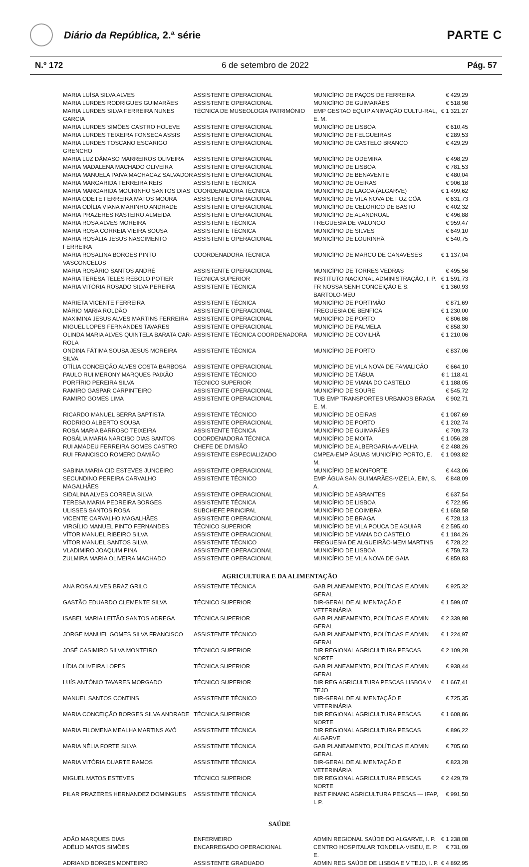Diário da República, 2.ª série
PARTE C
N.º 172 6 de setembro de 2022 Pág. 57
| MARIA LUÍSA SILVA ALVES | ASSISTENTE OPERACIONAL | MUNICÍPIO DE PAÇOS DE FERREIRA | € 429,29 |
| MARIA LURDES RODRIGUES GUIMARÃES | ASSISTENTE OPERACIONAL | MUNICÍPIO DE GUIMARÃES | € 518,98 |
| MARIA LURDES SILVA FERREIRA NUNES GARCIA | TÉCNICA DE MUSEOLOGIA PATRIMÓNIO | EMP GESTAO EQUIP ANIMAÇÃO CULTU-RAL, E. M. | € 1 321,27 |
| MARIA LURDES SIMÕES CASTRO HOLEVE | ASSISTENTE OPERACIONAL | MUNICÍPIO DE LISBOA | € 610,45 |
| MARIA LURDES TEIXEIRA FONSECA ASSIS | ASSISTENTE OPERACIONAL | MUNICÍPIO DE FELGUEIRAS | € 289,53 |
| MARIA LURDES TOSCANO ESCARIGO GRENCHO | ASSISTENTE OPERACIONAL | MUNICÍPIO DE CASTELO BRANCO | € 429,29 |
| MARIA LUZ DÂMASO MARREIROS OLIVEIRA | ASSISTENTE OPERACIONAL | MUNICÍPIO DE ODEMIRA | € 498,29 |
| MARIA MADALENA MACHADO OLIVEIRA | ASSISTENTE OPERACIONAL | MUNICÍPIO DE LISBOA | € 781,53 |
| MARIA MANUELA PAIVA MACHACAZ SALVADOR | ASSISTENTE OPERACIONAL | MUNICÍPIO DE BENAVENTE | € 480,04 |
| MARIA MARGARIDA FERREIRA REIS | ASSISTENTE TÉCNICA | MUNICÍPIO DE OEIRAS | € 906,18 |
| MARIA MARGARIDA MOURINHO SANTOS DIAS | COORDENADORA TÉCNICA | MUNICÍPIO DE LAGOA (ALGARVE) | € 1 499,62 |
| MARIA ODETE FERREIRA MATOS MOURA | ASSISTENTE OPERACIONAL | MUNICÍPIO DE VILA NOVA DE FOZ CÔA | € 631,73 |
| MARIA ODÍLIA VIANA MARINHO ANDRADE | ASSISTENTE OPERACIONAL | MUNICÍPIO DE CELORICO DE BASTO | € 402,32 |
| MARIA PRAZERES RASTEIRO ALMEIDA | ASSISTENTE OPERACIONAL | MUNICÍPIO DE ALANDROAL | € 496,88 |
| MARIA ROSA ALVES MOREIRA | ASSISTENTE TÉCNICA | FREGUESIA DE VALONGO | € 959,47 |
| MARIA ROSA CORREIA VIEIRA SOUSA | ASSISTENTE TÉCNICA | MUNICÍPIO DE SILVES | € 649,10 |
| MARIA ROSÁLIA JESUS NASCIMENTO FERREIRA | ASSISTENTE OPERACIONAL | MUNICÍPIO DE LOURINHÃ | € 540,75 |
| MARIA ROSALINA BORGES PINTO VASCONCELOS | COORDENADORA TÉCNICA | MUNICÍPIO DE MARCO DE CANAVESES | € 1 137,04 |
| MARIA ROSÁRIO SANTOS ANDRÉ | ASSISTENTE OPERACIONAL | MUNICÍPIO DE TORRES VEDRAS | € 495,56 |
| MARIA TERESA TELES REBOLO POTIER | TÉCNICA SUPERIOR | INSTITUTO NACIONAL ADMINISTRAÇÃO, I. P. | € 1 591,73 |
| MARIA VITÓRIA ROSADO SILVA PEREIRA | ASSISTENTE TÉCNICA | FR NOSSA SENH CONCEIÇÃO E S. BARTOLO-MEU | € 1 360,93 |
| MARIETA VICENTE FERREIRA | ASSISTENTE TÉCNICA | MUNICÍPIO DE PORTIMÃO | € 871,69 |
| MÁRIO MARIA ROLDÃO | ASSISTENTE OPERACIONAL | FREGUESIA DE BENFICA | € 1 230,00 |
| MAXIMINA JESUS ALVES MARTINS FERREIRA | ASSISTENTE OPERACIONAL | MUNICÍPIO DE PORTO | € 806,86 |
| MIGUEL LOPES FERNANDES TAVARES | ASSISTENTE OPERACIONAL | MUNICÍPIO DE PALMELA | € 858,30 |
| OLINDA MARIA ALVES QUINTELA BARATA CAR-ROLA | ASSISTENTE TÉCNICA COORDENADORA | MUNICÍPIO DE COVILHÃ | € 1 210,06 |
| ONDINA FÁTIMA SOUSA JESUS MOREIRA SILVA | ASSISTENTE TÉCNICA | MUNICÍPIO DE PORTO | € 837,06 |
| OTÍLIA CONCEIÇÃO ALVES COSTA BARBOSA | ASSISTENTE OPERACIONAL | MUNICÍPIO DE VILA NOVA DE FAMALICÃO | € 664,10 |
| PAULO RUI MERONY MARQUES PAIXÃO | ASSISTENTE TÉCNICO | MUNICÍPIO DE TÁBUA | € 1 118,41 |
| PORFÍRIO PEREIRA SILVA | TÉCNICO SUPERIOR | MUNICÍPIO DE VIANA DO CASTELO | € 1 188,05 |
| RAMIRO GASPAR CARPINTEIRO | ASSISTENTE OPERACIONAL | MUNICÍPIO DE SOURE | € 545,72 |
| RAMIRO GOMES LIMA | ASSISTENTE OPERACIONAL | TUB EMP TRANSPORTES URBANOS BRAGA E. M. | € 902,71 |
| RICARDO MANUEL SERRA BAPTISTA | ASSISTENTE TÉCNICO | MUNICÍPIO DE OEIRAS | € 1 087,69 |
| RODRIGO ALBERTO SOUSA | ASSISTENTE OPERACIONAL | MUNICÍPIO DE PORTO | € 1 202,74 |
| ROSA MARIA BARROSO TEIXEIRA | ASSISTENTE TÉCNICA | MUNICÍPIO DE GUIMARÃES | € 709,73 |
| ROSÁLIA MARIA NARCISO DIAS SANTOS | COORDENADORA TÉCNICA | MUNICÍPIO DE MOITA | € 1 056,28 |
| RUI AMADEU FERREIRA GOMES CASTRO | CHEFE DE DIVISÃO | MUNICÍPIO DE ALBERGARIA-A-VELHA | € 2 488,26 |
| RUI FRANCISCO ROMERO DAMIÃO | ASSISTENTE ESPECIALIZADO | CMPEA-EMP ÁGUAS MUNICÍPIO PORTO, E. M. | € 1 093,82 |
| SABINA MARIA CID ESTEVES JUNCEIRO | ASSISTENTE OPERACIONAL | MUNICÍPIO DE MONFORTE | € 443,06 |
| SECUNDINO PEREIRA CARVALHO MAGALHÃES | ASSISTENTE TÉCNICO | EMP ÁGUA SAN GUIMARÃES-VIZELA, EIM, S. A. | € 848,09 |
| SIDALINA ALVES CORREIA SILVA | ASSISTENTE OPERACIONAL | MUNICÍPIO DE ABRANTES | € 637,54 |
| TERESA MARIA PEDREIRA BORGES | ASSISTENTE TÉCNICA | MUNICÍPIO DE LISBOA | € 722,95 |
| ULISSES SANTOS ROSA | SUBCHEFE PRINCIPAL | MUNICÍPIO DE COIMBRA | € 1 658,58 |
| VICENTE CARVALHO MAGALHÃES | ASSISTENTE OPERACIONAL | MUNICÍPIO DE BRAGA | € 728,13 |
| VIRGÍLIO MANUEL PINTO FERNANDES | TÉCNICO SUPERIOR | MUNICÍPIO DE VILA POUCA DE AGUIAR | € 2 595,40 |
| VÍTOR MANUEL RIBEIRO SILVA | ASSISTENTE OPERACIONAL | MUNICÍPIO DE VIANA DO CASTELO | € 1 184,26 |
| VÍTOR MANUEL SANTOS SILVA | ASSISTENTE TÉCNICO | FREGUESIA DE ALGUEIRÃO-MEM MARTINS | € 728,22 |
| VLADIMIRO JOAQUIM PINA | ASSISTENTE OPERACIONAL | MUNICÍPIO DE LISBOA | € 759,73 |
| ZULMIRA MARIA OLIVEIRA MACHADO | ASSISTENTE OPERACIONAL | MUNICÍPIO DE VILA NOVA DE GAIA | € 859,83 |
AGRICULTURA E DA ALIMENTAÇÃO
| ANA ROSA ALVES BRAZ GRILO | ASSISTENTE TÉCNICA | GAB PLANEAMENTO, POLÍTICAS E ADMIN GERAL | € 925,32 |
| GASTÃO EDUARDO CLEMENTE SILVA | TÉCNICO SUPERIOR | DIR-GERAL DE ALIMENTAÇÃO E VETERINÁRIA | € 1 599,07 |
| ISABEL MARIA LEITÃO SANTOS ADREGA | TÉCNICA SUPERIOR | GAB PLANEAMENTO, POLÍTICAS E ADMIN GERAL | € 2 339,98 |
| JORGE MANUEL GOMES SILVA FRANCISCO | ASSISTENTE TÉCNICO | GAB PLANEAMENTO, POLÍTICAS E ADMIN GERAL | € 1 224,97 |
| JOSÉ CASIMIRO SILVA MONTEIRO | TÉCNICO SUPERIOR | DIR REGIONAL AGRICULTURA PESCAS NORTE | € 2 109,28 |
| LÍDIA OLIVEIRA LOPES | TÉCNICA SUPERIOR | GAB PLANEAMENTO, POLÍTICAS E ADMIN GERAL | € 938,44 |
| LUÍS ANTÓNIO TAVARES MORGADO | TÉCNICO SUPERIOR | DIR REG AGRICULTURA PESCAS LISBOA V TEJO | € 1 667,41 |
| MANUEL SANTOS CONTINS | ASSISTENTE TÉCNICO | DIR-GERAL DE ALIMENTAÇÃO E VETERINÁRIA | € 725,35 |
| MARIA CONCEIÇÃO BORGES SILVA ANDRADE | TÉCNICA SUPERIOR | DIR REGIONAL AGRICULTURA PESCAS NORTE | € 1 608,86 |
| MARIA FILOMENA MEALHA MARTINS AVÓ | ASSISTENTE TÉCNICA | DIR REGIONAL AGRICULTURA PESCAS ALGARVE | € 896,22 |
| MARIA NÉLIA FORTE SILVA | ASSISTENTE TÉCNICA | GAB PLANEAMENTO, POLÍTICAS E ADMIN GERAL | € 705,60 |
| MARIA VITÓRIA DUARTE RAMOS | ASSISTENTE TÉCNICA | DIR-GERAL DE ALIMENTAÇÃO E VETERINÁRIA | € 823,28 |
| MIGUEL MATOS ESTEVES | TÉCNICO SUPERIOR | DIR REGIONAL AGRICULTURA PESCAS NORTE | € 2 429,79 |
| PILAR PRAZERES HERNANDEZ DOMINGUES | ASSISTENTE TÉCNICA | INST FINANC AGRICULTURA PESCAS — IFAP, I. P. | € 991,50 |
SAÚDE
| ADÃO MARQUES DIAS | ENFERMEIRO | ADMIN REGIONAL SAÚDE DO ALGARVE, I. P. | € 1 238,08 |
| ADÉLIO MATOS SIMÕES | ENCARREGADO OPERACIONAL | CENTRO HOSPITALAR TONDELA-VISEU, E. P. E. | € 731,09 |
| ADRIANO BORGES MONTEIRO | ASSISTENTE GRADUADO | ADMIN REG SAÚDE DE LISBOA E V TEJO, I. P. | € 4 892,95 |